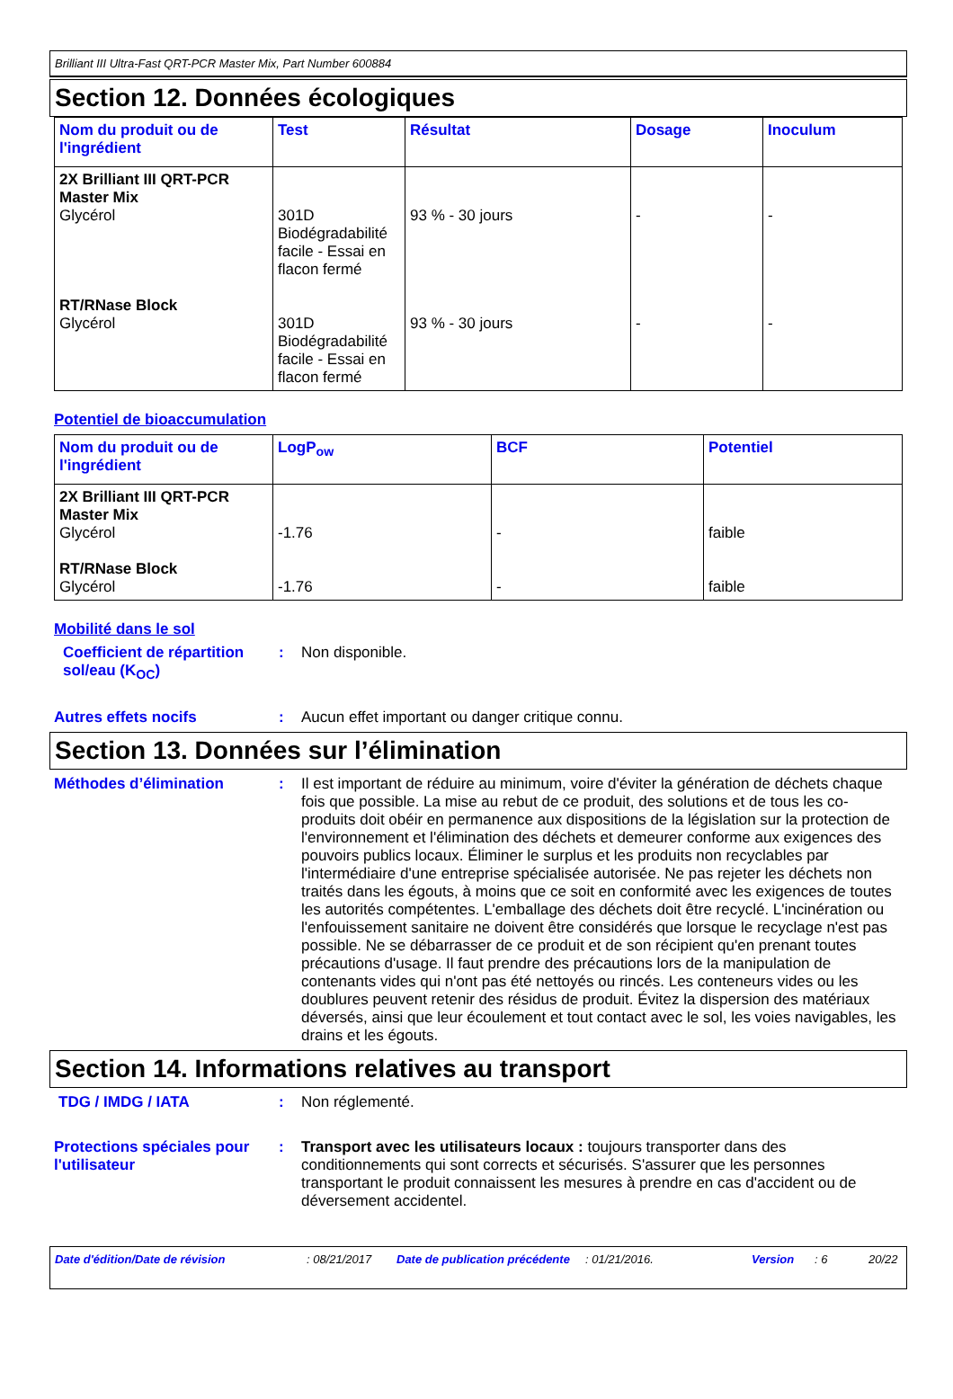Brilliant III Ultra-Fast QRT-PCR Master Mix, Part Number 600884
Section 12. Données écologiques
| Nom du produit ou de l'ingrédient | Test | Résultat | Dosage | Inoculum |
| --- | --- | --- | --- | --- |
| 2X Brilliant III QRT-PCR Master Mix Glycérol RT/RNase Block Glycérol | 301D Biodégradabilité facile - Essai en flacon fermé 301D Biodégradabilité facile - Essai en flacon fermé | 93 % - 30 jours 93 % - 30 jours | - - | - - |
Potentiel de bioaccumulation
| Nom du produit ou de l'ingrédient | LogP<sub>ow</sub> | BCF | Potentiel |
| --- | --- | --- | --- |
| 2X Brilliant III QRT-PCR Master Mix Glycérol RT/RNase Block Glycérol | -1.76 -1.76 | - - | faible faible |
Mobilité dans le sol
Coefficient de répartition sol/eau (K<sub>OC</sub>)
:
Non disponible.
Autres effets nocifs :
Aucun effet important ou danger critique connu.
Section 13. Données sur l’élimination
Méthodes d’élimination :
Il est important de réduire au minimum, voire d'éviter la génération de déchets chaque fois que possible. La mise au rebut de ce produit, des solutions et de tous les co-produits doit obéir en permanence aux dispositions de la législation sur la protection de l'environnement et l'élimination des déchets et demeurer conforme aux exigences des pouvoirs publics locaux. Éliminer le surplus et les produits non recyclables par l'intermédiaire d'une entreprise spécialisée autorisée. Ne pas rejeter les déchets non traités dans les égouts, à moins que ce soit en conformité avec les exigences de toutes les autorités compétentes. L'emballage des déchets doit être recyclé. L'incinération ou l'enfouissement sanitaire ne doivent être considérés que lorsque le recyclage n'est pas possible. Ne se débarrasser de ce produit et de son récipient qu'en prenant toutes précautions d'usage. Il faut prendre des précautions lors de la manipulation de contenants vides qui n'ont pas été nettoyés ou rincés. Les conteneurs vides ou les doublures peuvent retenir des résidus de produit. Évitez la dispersion des matériaux déversés, ainsi que leur écoulement et tout contact avec le sol, les voies navigables, les drains et les égouts.
Section 14. Informations relatives au transport
TDG / IMDG / IATA :
Non réglementé.
Protections spéciales pour l'utilisateur
:
Transport avec les utilisateurs locaux : toujours transporter dans des conditionnements qui sont corrects et sécurisés. S'assurer que les personnes transportant le produit connaissent les mesures à prendre en cas d'accident ou de déversement accidentel.
Date d'édition/Date de révision : 08/21/2017 Date de publication précédente
: 01/21/2016. Version : 6 20/22